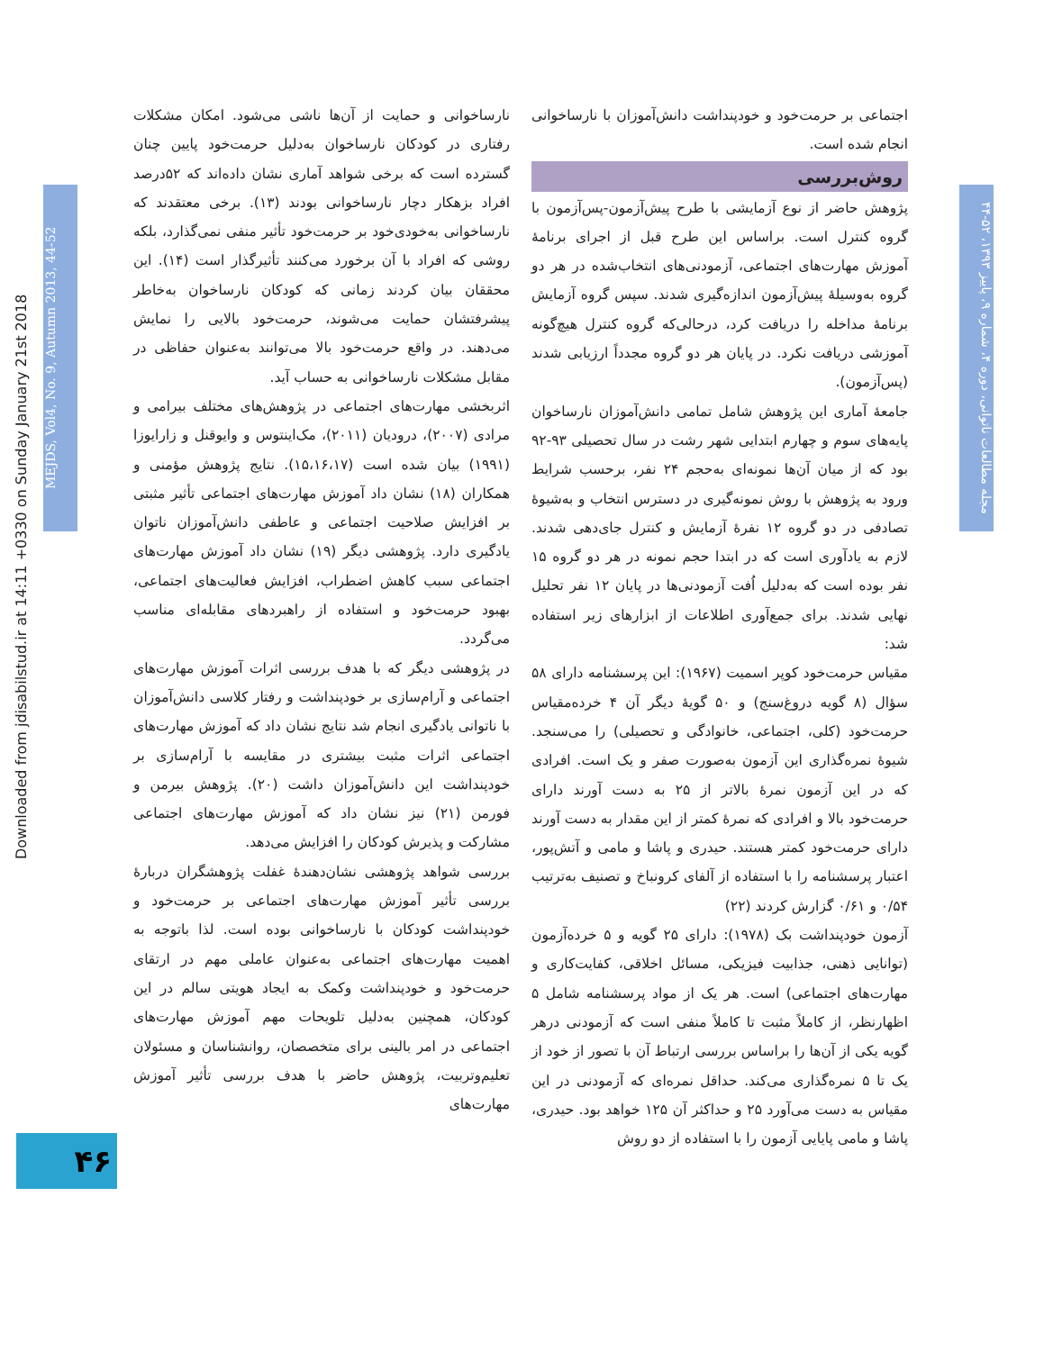Downloaded from jdisabilstud.ir at 14:11 +0330 on Sunday January 21st 2018
MEJDS, Vol4, No. 9, Autumn 2013, 44-52
مجله مطالعات ناتوانی، دوره ۴، شماره ۹، پاییز ۱۳۹۳، ۵۲-۴۴
نارساخوانی و حمایت از آن‌ها ناشی می‌شود. امکان مشکلات رفتاری در کودکان نارساخوان به‌دلیل حرمت‌خود پایین چنان گسترده است که برخی شواهد آماری نشان داده‌اند که ۵۲درصد افراد بزهکار دچار نارساخوانی بودند (۱۳). برخی معتقدند که نارساخوانی به‌خودی‌خود بر حرمت‌خود تأثیر منفی نمی‌گذارد، بلکه روشی که افراد با آن برخورد می‌کنند تأثیرگذار است (۱۴). این محققان بیان کردند زمانی که کودکان نارساخوان به‌خاطر پیشرفتشان حمایت می‌شوند، حرمت‌خود بالایی را نمایش می‌دهند. در واقع حرمت‌خود بالا می‌توانند به‌عنوان حفاظی در مقابل مشکلات نارساخوانی به حساب آید.
اثربخشی مهارت‌های اجتماعی در پژوهش‌های مختلف بیرامی و مرادی (۲۰۰۷)، درودیان (۲۰۱۱)، مک‌اینتوس و وایوقنل و زارایوزا (۱۹۹۱) بیان شده است (۱۵،۱۶،۱۷). نتایج پژوهش مؤمنی و همکاران (۱۸) نشان داد آموزش مهارت‌های اجتماعی تأثیر مثبتی بر افزایش صلاحیت اجتماعی و عاطفی دانش‌آموزان ناتوان یادگیری دارد. پژوهشی دیگر (۱۹) نشان داد آموزش مهارت‌های اجتماعی سبب کاهش اضطراب، افزایش فعالیت‌های اجتماعی، بهبود حرمت‌خود و استفاده از راهبردهای مقابله‌ای مناسب می‌گردد.
در پژوهشی دیگر که با هدف بررسی اثرات آموزش مهارت‌های اجتماعی و آرام‌سازی بر خودپنداشت و رفتار کلاسی دانش‌آموزان با ناتوانی یادگیری انجام شد نتایج نشان داد که آموزش مهارت‌های اجتماعی اثرات مثبت بیشتری در مقایسه با آرام‌سازی بر خودپنداشت این دانش‌آموزان داشت (۲۰). پژوهش بیرمن و فورمن (۲۱) نیز نشان داد که آموزش مهارت‌های اجتماعی مشارکت و پذیرش کودکان را افزایش می‌دهد.
بررسی شواهد پژوهشی نشان‌دهندهٔ غفلت پژوهشگران دربارهٔ بررسی تأثیر آموزش مهارت‌های اجتماعی بر حرمت‌خود و خودپنداشت کودکان با نارساخوانی بوده است. لذا باتوجه به اهمیت مهارت‌های اجتماعی به‌عنوان عاملی مهم در ارتقای حرمت‌خود و خودپنداشت وکمک به ایجاد هویتی سالم در این کودکان، همچنین به‌دلیل تلویحات مهم آموزش مهارت‌های اجتماعی در امر بالینی برای متخصصان، روانشناسان و مسئولان تعلیم‌وتربیت، پژوهش حاضر با هدف بررسی تأثیر آموزش مهارت‌های
اجتماعی بر حرمت‌خود و خودپنداشت دانش‌آموزان با نارساخوانی انجام شده است.
روش‌بررسی
پژوهش حاضر از نوع آزمایشی با طرح پیش‌آزمون-پس‌آزمون با گروه کنترل است. براساس این طرح قبل از اجرای برنامهٔ آموزش مهارت‌های اجتماعی، آزمودنی‌های انتخاب‌شده در هر دو گروه به‌وسیلهٔ پیش‌آزمون اندازه‌گیری شدند. سپس گروه آزمایش برنامهٔ مداخله را دریافت کرد، درحالی‌که گروه کنترل هیچ‌گونه آموزشی دریافت نکرد. در پایان هر دو گروه مجدداً ارزیابی شدند (پس‌آزمون).
جامعهٔ آماری این پژوهش شامل تمامی دانش‌آموزان نارساخوان پایه‌های سوم و چهارم ابتدایی شهر رشت در سال تحصیلی ۹۳-۹۲ بود که از میان آن‌ها نمونه‌ای به‌حجم ۲۴ نفر، برحسب شرایط ورود به پژوهش با روش نمونه‌گیری در دسترس انتخاب و به‌شیوهٔ تصادفی در دو گروه ۱۲ نفرهٔ آزمایش و کنترل جای‌دهی شدند. لازم به یادآوری است که در ابتدا حجم نمونه در هر دو گروه ۱۵ نفر بوده است که به‌دلیل اُفت آزمودنی‌ها در پایان ۱۲ نفر تحلیل نهایی شدند. برای جمع‌آوری اطلاعات از ابزارهای زیر استفاده شد:
مقیاس حرمت‌خود کوپر اسمیت (۱۹۶۷): این پرسشنامه دارای ۵۸ سؤال (۸ گویه دروغ‌سنج) و ۵۰ گویهٔ دیگر آن ۴ خرده‌مقیاس حرمت‌خود (کلی، اجتماعی، خانوادگی و تحصیلی) را می‌سنجد. شیوهٔ نمره‌گذاری این آزمون به‌صورت صفر و یک است. افرادی که در این آزمون نمرهٔ بالاتر از ۲۵ به دست آورند دارای حرمت‌خود بالا و افرادی که نمرهٔ کمتر از این مقدار به دست آورند دارای حرمت‌خود کمتر هستند. حیدری و پاشا و مامی و آتش‌پور، اعتبار پرسشنامه را با استفاده از آلفای کرونباخ و تصنیف به‌ترتیب ۰/۵۴ و ۰/۶۱ گزارش کردند (۲۲)
آزمون خودپنداشت بک (۱۹۷۸): دارای ۲۵ گویه و ۵ خرده‌آزمون (توانایی ذهنی، جذابیت فیزیکی، مسائل اخلاقی، کفایت‌کاری و مهارت‌های اجتماعی) است. هر یک از مواد پرسشنامه شامل ۵ اظهارنظر، از کاملاً مثبت تا کاملاً منفی است که آزمودنی درهر گویه یکی از آن‌ها را براساس بررسی ارتباط آن با تصور از خود از یک تا ۵ نمره‌گذاری می‌کند. حداقل نمره‌ای که آزمودنی در این مقیاس به دست می‌آورد ۲۵ و حداکثر آن ۱۲۵ خواهد بود. حیدری، پاشا و مامی پایایی آزمون را با استفاده از دو روش
۴۶